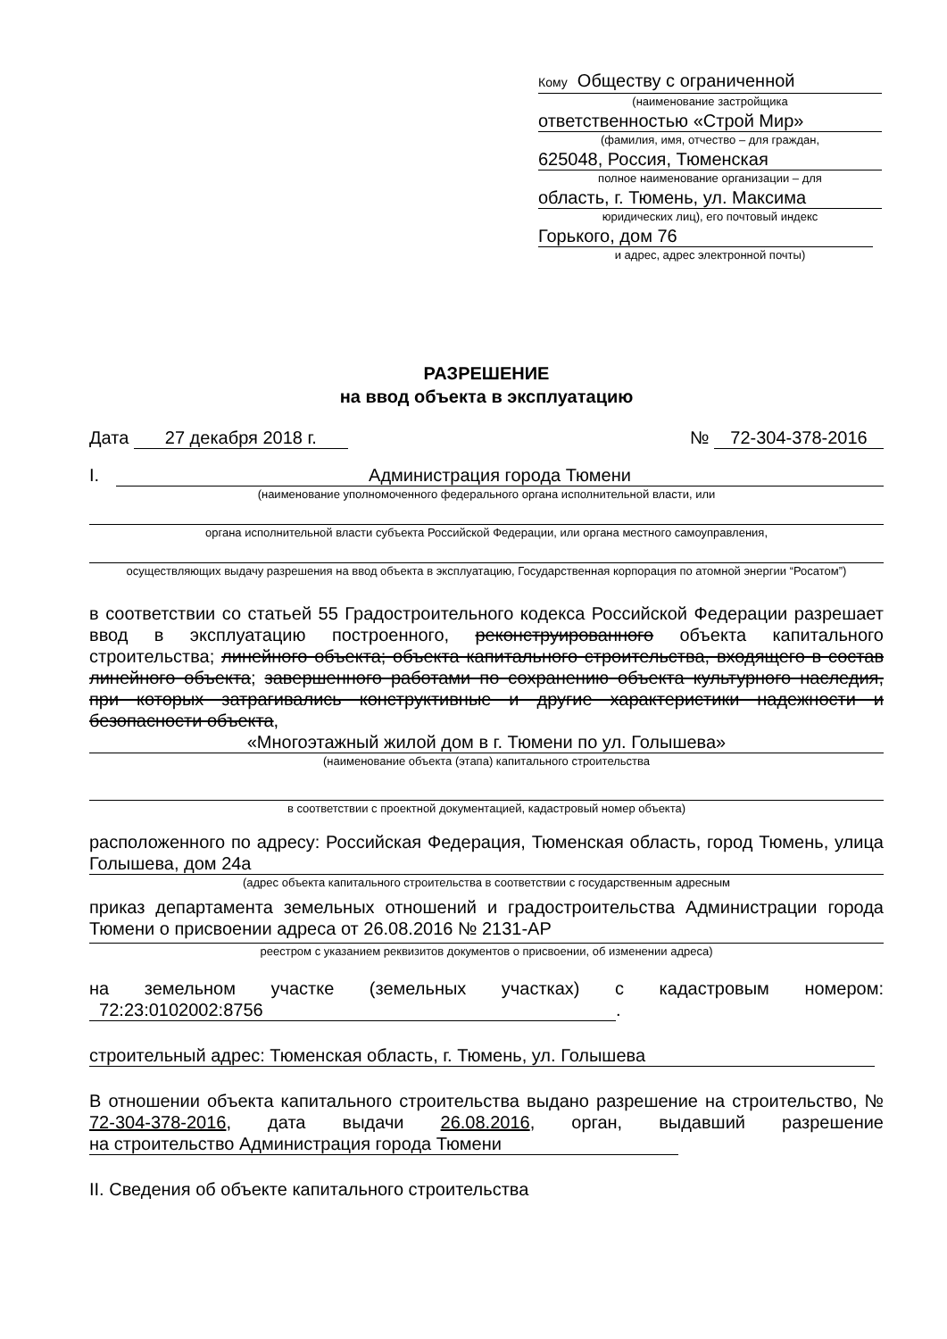Кому Обществу с ограниченной
(наименование застройщика
ответственностью «Строй Мир»
(фамилия, имя, отчество – для граждан,
625048, Россия, Тюменская
полное наименование организации – для
область, г. Тюмень, ул. Максима
юридических лиц), его почтовый индекс
Горького, дом 76
и адрес, адрес электронной почты)
РАЗРЕШЕНИЕ
на ввод объекта в эксплуатацию
Дата 27 декабря 2018 г. № 72-304-378-2016
I. Администрация города Тюмени
(наименование уполномоченного федерального органа исполнительной власти, или
органа исполнительной власти субъекта Российской Федерации, или органа местного самоуправления,
осуществляющих выдачу разрешения на ввод объекта в эксплуатацию, Государственная корпорация по атомной энергии “Росатом”)
в соответствии со статьей 55 Градостроительного кодекса Российской Федерации разрешает ввод в эксплуатацию построенного, реконструированного объекта капитального строительства; линейного объекта; объекта капитального строительства, входящего в состав линейного объекта; завершенного работами по сохранению объекта культурного наследия, при которых затрагивались конструктивные и другие характеристики надежности и безопасности объекта,
«Многоэтажный жилой дом в г. Тюмени по ул. Голышева»
(наименование объекта (этапа) капитального строительства
в соответствии с проектной документацией, кадастровый номер объекта)
расположенного по адресу: Российская Федерация, Тюменская область, город Тюмень, улица Голышева, дом 24а
(адрес объекта капитального строительства в соответствии с государственным адресным
приказ департамента земельных отношений и градостроительства Администрации города Тюмени о присвоении адреса от 26.08.2016 № 2131-АР
реестром с указанием реквизитов документов о присвоении, об изменении адреса)
на земельном участке (земельных участках) с кадастровым номером: 72:23:0102002:8756.
строительный адрес: Тюменская область, г. Тюмень, ул. Голышева
В отношении объекта капитального строительства выдано разрешение на строительство, № 72-304-378-2016, дата выдачи 26.08.2016, орган, выдавший разрешение на строительство Администрация города Тюмени
II. Сведения об объекте капитального строительства